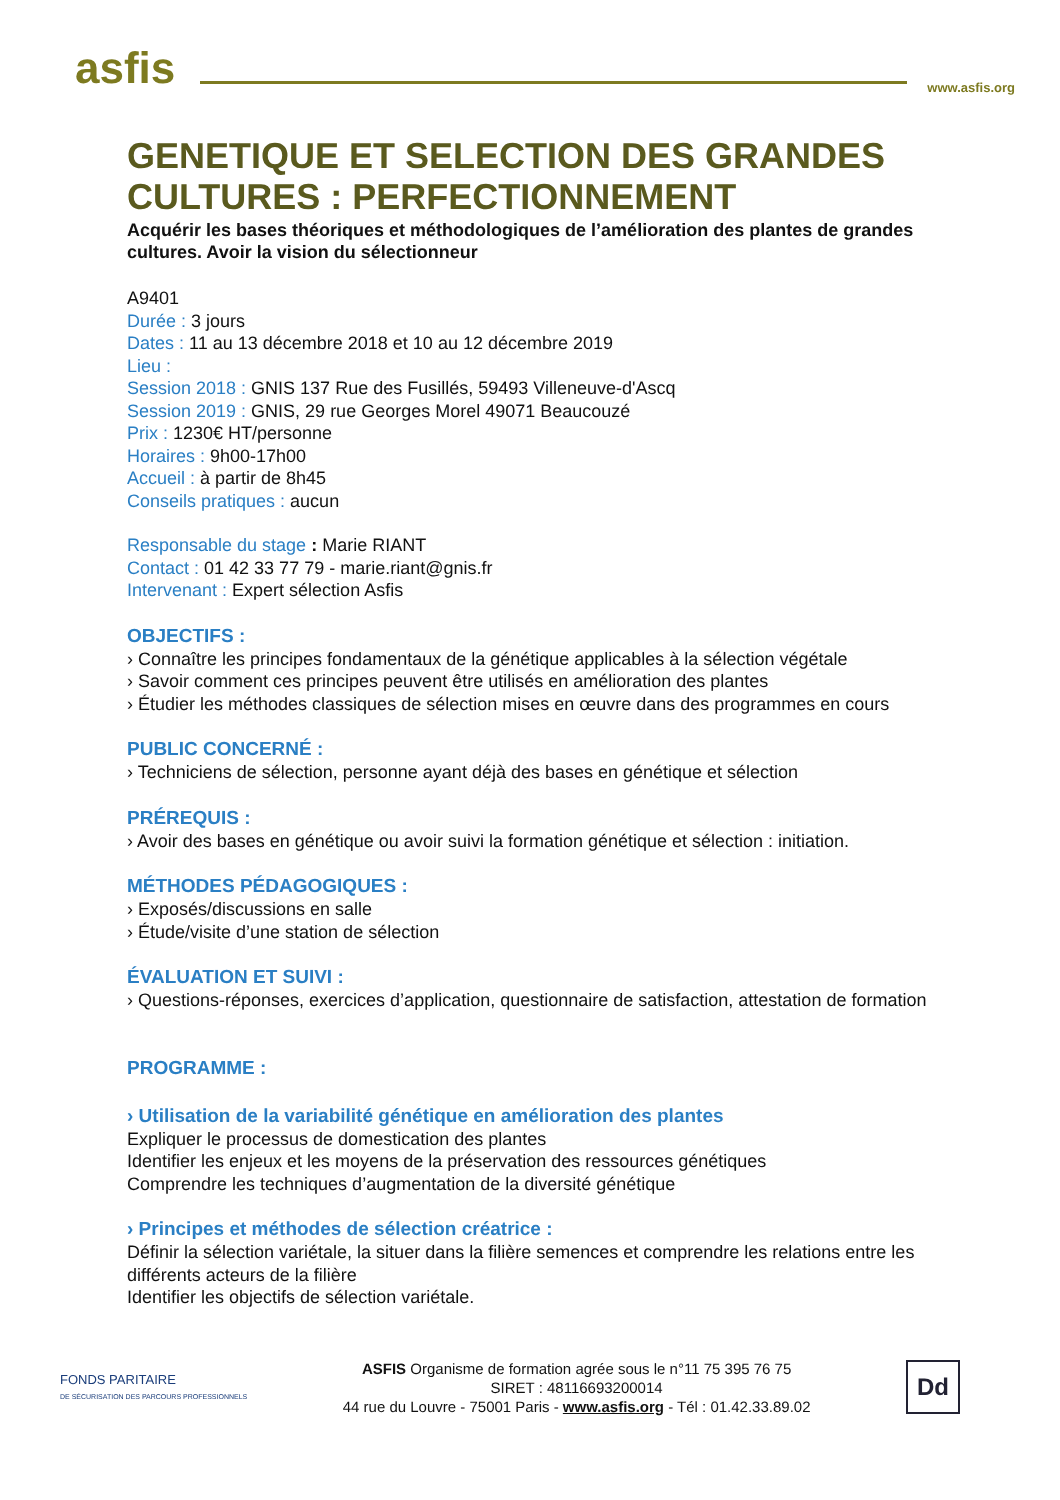asfis
www.asfis.org
GENETIQUE ET SELECTION DES GRANDES CULTURES : PERFECTIONNEMENT
Acquérir les bases théoriques et méthodologiques de l’amélioration des plantes de grandes cultures. Avoir la vision du sélectionneur
A9401
Durée : 3 jours
Dates : 11 au 13 décembre 2018 et 10 au 12 décembre 2019
Lieu :
Session 2018 : GNIS 137 Rue des Fusillés, 59493 Villeneuve-d'Ascq
Session 2019 : GNIS, 29 rue Georges Morel 49071 Beaucouzé
Prix : 1230€ HT/personne
Horaires : 9h00-17h00
Accueil : à partir de 8h45
Conseils pratiques : aucun
Responsable du stage : Marie RIANT
Contact : 01 42 33 77 79 - marie.riant@gnis.fr
Intervenant : Expert sélection Asfis
OBJECTIFS :
› Connaître les principes fondamentaux de la génétique applicables à la sélection végétale
› Savoir comment ces principes peuvent être utilisés en amélioration des plantes
› Étudier les méthodes classiques de sélection mises en œuvre dans des programmes en cours
PUBLIC CONCERNÉ :
› Techniciens de sélection, personne ayant déjà des bases en génétique et sélection
PRÉREQUIS :
› Avoir des bases en génétique ou avoir suivi la formation génétique et sélection : initiation.
MÉTHODES PÉDAGOGIQUES :
› Exposés/discussions en salle
› Étude/visite d’une station de sélection
ÉVALUATION ET SUIVI :
› Questions-réponses, exercices d’application, questionnaire de satisfaction, attestation de formation
PROGRAMME :
› Utilisation de la variabilité génétique en amélioration des plantes
Expliquer le processus de domestication des plantes
Identifier les enjeux et les moyens de la préservation des ressources génétiques
Comprendre les techniques d’augmentation de la diversité génétique
› Principes et méthodes de sélection créatrice :
Définir la sélection variétale, la situer dans la filière semences et comprendre les relations entre les différents acteurs de la filière
Identifier les objectifs de sélection variétale.
FONDS PARITAIRE
DE SÉCURISATION DES PARCOURS PROFESSIONNELS
ASFIS Organisme de formation agrée sous le n°11 75 395 76 75
SIRET : 48116693200014
44 rue du Louvre - 75001 Paris - www.asfis.org - Tél : 01.42.33.89.02
Dd